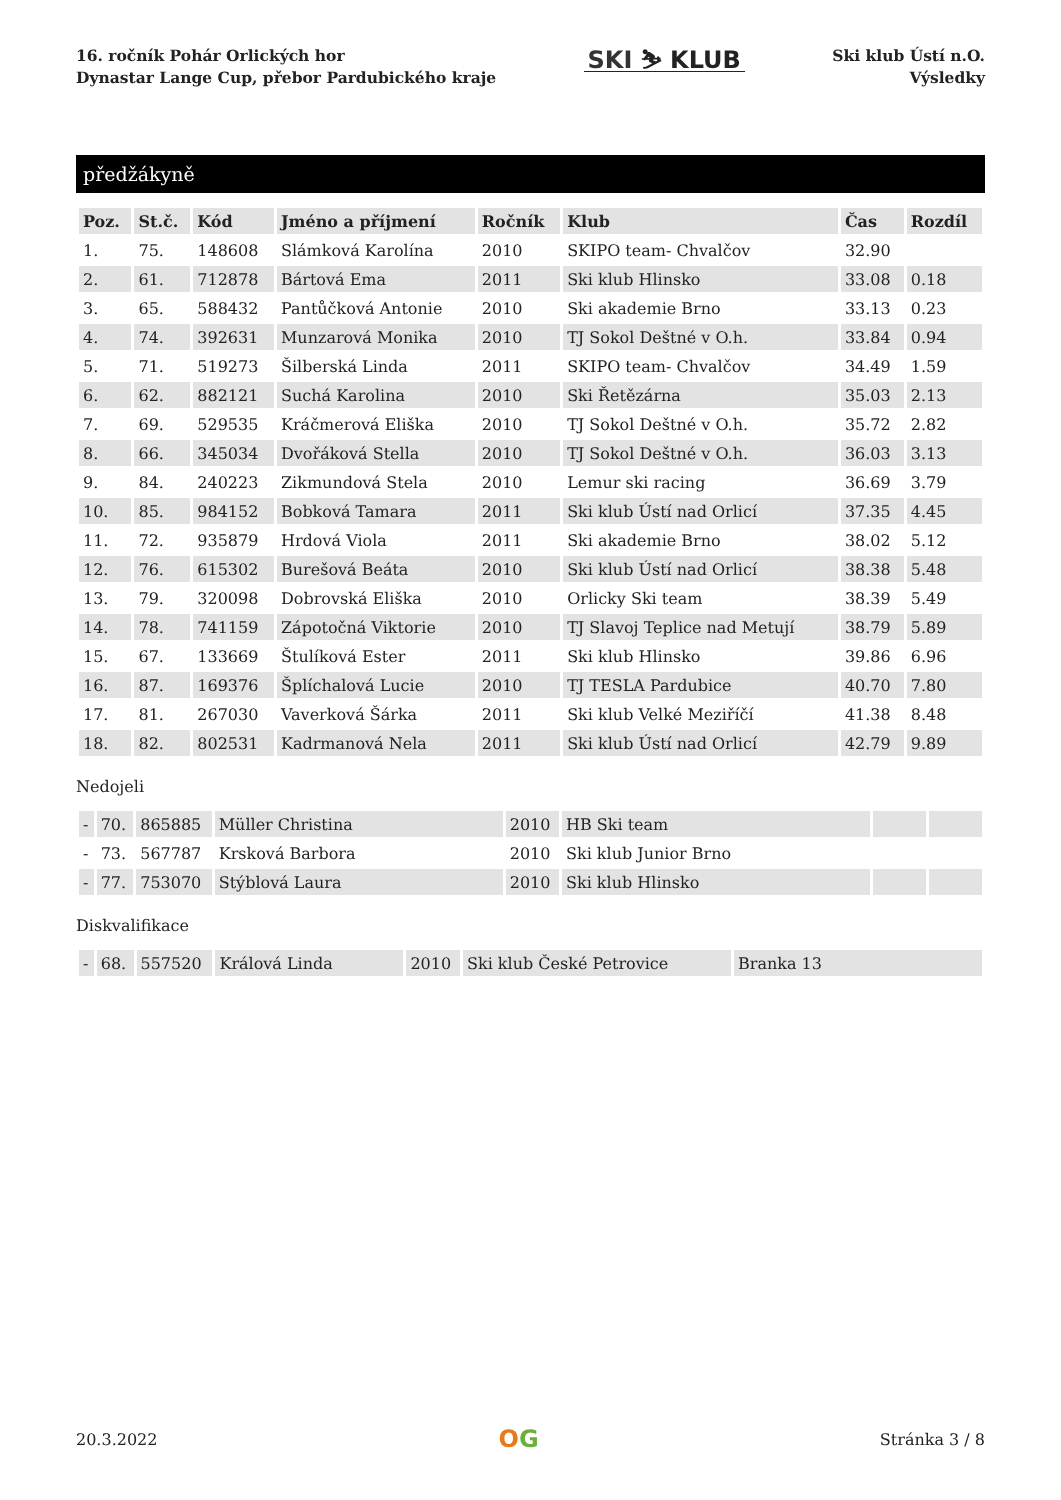16. ročník Pohár Orlických hor
Dynastar Lange Cup, přebor Pardubického kraje
SKI ⛷ KLUB
Ski klub Ústí n.O.
Výsledky
předžákyně
| Poz. | St.č. | Kód | Jméno a příjmení | Ročník | Klub | Čas | Rozdíl |
| --- | --- | --- | --- | --- | --- | --- | --- |
| 1. | 75. | 148608 | Slámková Karolína | 2010 | SKIPO team- Chvalčov | 32.90 | |
| 2. | 61. | 712878 | Bártová Ema | 2011 | Ski klub Hlinsko | 33.08 | 0.18 |
| 3. | 65. | 588432 | Pantůčková Antonie | 2010 | Ski akademie Brno | 33.13 | 0.23 |
| 4. | 74. | 392631 | Munzarová Monika | 2010 | TJ Sokol Deštné v O.h. | 33.84 | 0.94 |
| 5. | 71. | 519273 | Šilberská Linda | 2011 | SKIPO team- Chvalčov | 34.49 | 1.59 |
| 6. | 62. | 882121 | Suchá Karolina | 2010 | Ski Řetězárna | 35.03 | 2.13 |
| 7. | 69. | 529535 | Kráčmerová Eliška | 2010 | TJ Sokol Deštné v O.h. | 35.72 | 2.82 |
| 8. | 66. | 345034 | Dvořáková Stella | 2010 | TJ Sokol Deštné v O.h. | 36.03 | 3.13 |
| 9. | 84. | 240223 | Zikmundová Stela | 2010 | Lemur ski racing | 36.69 | 3.79 |
| 10. | 85. | 984152 | Bobková Tamara | 2011 | Ski klub Ústí nad Orlicí | 37.35 | 4.45 |
| 11. | 72. | 935879 | Hrdová Viola | 2011 | Ski akademie Brno | 38.02 | 5.12 |
| 12. | 76. | 615302 | Burešová Beáta | 2010 | Ski klub Ústí nad Orlicí | 38.38 | 5.48 |
| 13. | 79. | 320098 | Dobrovská Eliška | 2010 | Orlicky Ski team | 38.39 | 5.49 |
| 14. | 78. | 741159 | Zápotočná Viktorie | 2010 | TJ Slavoj Teplice nad Metují | 38.79 | 5.89 |
| 15. | 67. | 133669 | Štulíková Ester | 2011 | Ski klub Hlinsko | 39.86 | 6.96 |
| 16. | 87. | 169376 | Šplíchalová Lucie | 2010 | TJ TESLA Pardubice | 40.70 | 7.80 |
| 17. | 81. | 267030 | Vaverková Šárka | 2011 | Ski klub Velké Meziříčí | 41.38 | 8.48 |
| 18. | 82. | 802531 | Kadrmanová Nela | 2011 | Ski klub Ústí nad Orlicí | 42.79 | 9.89 |
Nedojeli
| - | 70. | 865885 | Müller Christina | 2010 | HB Ski team | | |
| - | 73. | 567787 | Krsková Barbora | 2010 | Ski klub Junior Brno | | |
| - | 77. | 753070 | Stýblová Laura | 2010 | Ski klub Hlinsko | | |
Diskvalifikace
| - | 68. | 557520 | Králová Linda | 2010 | Ski klub České Petrovice | Branka 13 |
20.3.2022
OG
Stránka 3 / 8